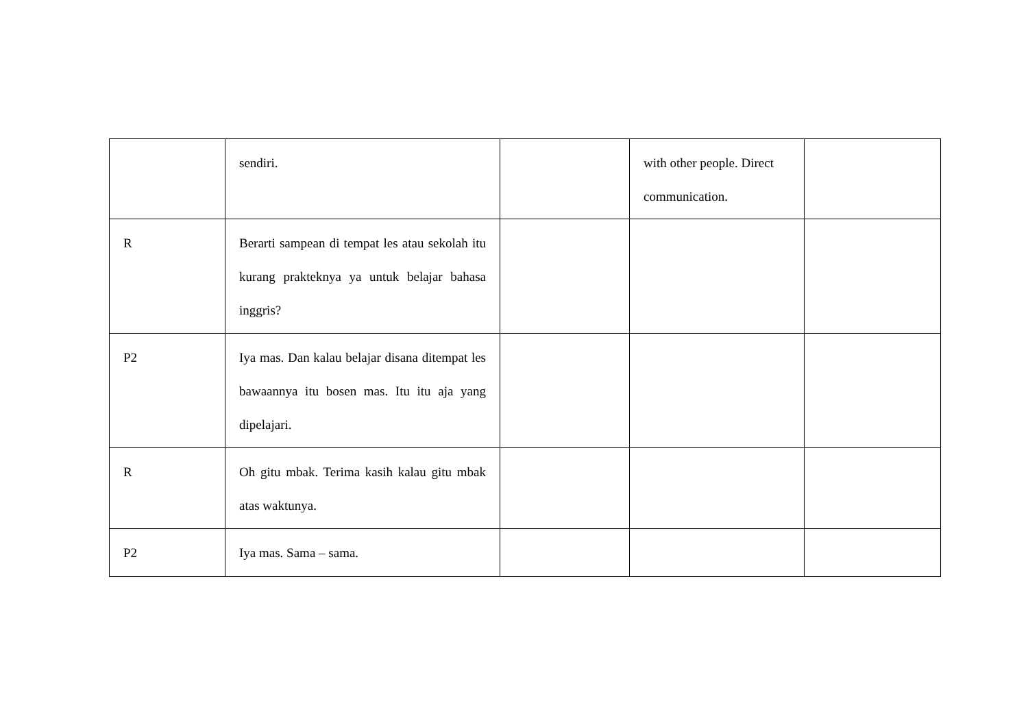| | sendiri. | | with other people. Direct communication. | |
| R | Berarti sampean di tempat les atau sekolah itu kurang prakteknya ya untuk belajar bahasa inggris? | | | |
| P2 | Iya mas. Dan kalau belajar disana ditempat les bawaannya itu bosen mas. Itu itu aja yang dipelajari. | | | |
| R | Oh gitu mbak. Terima kasih kalau gitu mbak atas waktunya. | | | |
| P2 | Iya mas. Sama – sama. | | | |